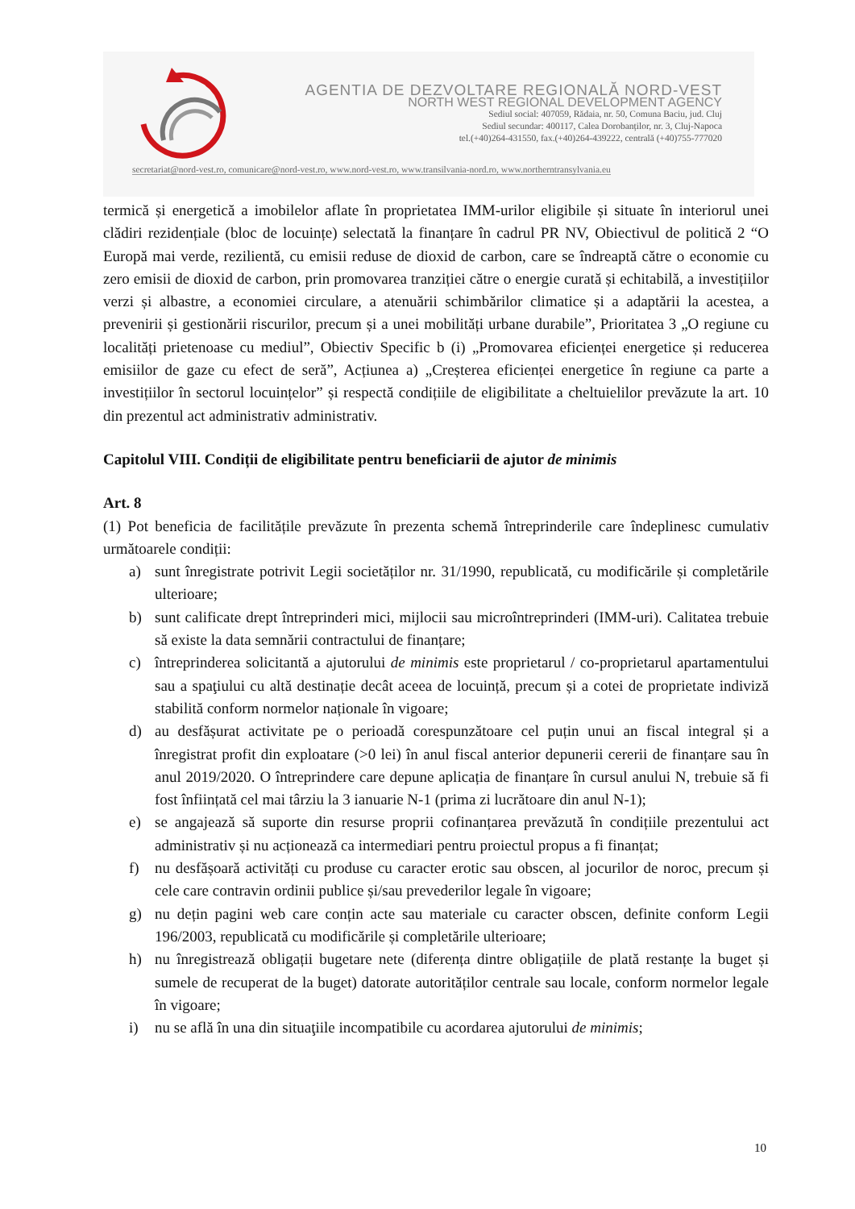AGENTIA DE DEZVOLTARE REGIONALĂ NORD-VEST
NORTH WEST REGIONAL DEVELOPMENT AGENCY
Sediul social: 407059, Rădaia, nr. 50, Comuna Baciu, jud. Cluj
Sediul secundar: 400117, Calea Dorobanților, nr. 3, Cluj-Napoca
tel.(+40)264-431550, fax.(+40)264-439222, centrală (+40)755-777020
secretariat@nord-vest.ro, comunicare@nord-vest.ro, www.nord-vest.ro, www.transilvania-nord.ro, www.northerntransylvania.eu
termică și energetică a imobilelor aflate în proprietatea IMM-urilor eligibile și situate în interiorul unei clădiri rezidențiale (bloc de locuințe) selectată la finanțare în cadrul PR NV, Obiectivul de politică 2 “O Europă mai verde, rezilientă, cu emisii reduse de dioxid de carbon, care se îndreaptă către o economie cu zero emisii de dioxid de carbon, prin promovarea tranziției către o energie curată și echitabilă, a investițiilor verzi și albastre, a economiei circulare, a atenuării schimbărilor climatice și a adaptării la acestea, a prevenirii și gestionării riscurilor, precum și a unei mobilități urbane durabile”, Prioritatea 3 „O regiune cu localități prietenoase cu mediul”, Obiectiv Specific b (i) „Promovarea eficienței energetice și reducerea emisiilor de gaze cu efect de seră”, Acțiunea a) „Creșterea eficienței energetice în regiune ca parte a investițiilor în sectorul locuințelor” și respectă condițiile de eligibilitate a cheltuielilor prevăzute la art. 10 din prezentul act administrativ administrativ.
Capitolul VIII. Condiții de eligibilitate pentru beneficiarii de ajutor de minimis
Art. 8
(1) Pot beneficia de facilitățile prevăzute în prezenta schemă întreprinderile care îndeplinesc cumulativ următoarele condiții:
a) sunt înregistrate potrivit Legii societăților nr. 31/1990, republicată, cu modificările și completările ulterioare;
b) sunt calificate drept întreprinderi mici, mijlocii sau microîntreprinderi (IMM-uri). Calitatea trebuie să existe la data semnării contractului de finanțare;
c) întreprinderea solicitantă a ajutorului de minimis este proprietarul / co-proprietarul apartamentului sau a spaţiului cu altă destinație decât aceea de locuință, precum și a cotei de proprietate indiviză stabilită conform normelor naționale în vigoare;
d) au desfășurat activitate pe o perioadă corespunzătoare cel puțin unui an fiscal integral și a înregistrat profit din exploatare (>0 lei) în anul fiscal anterior depunerii cererii de finanțare sau în anul 2019/2020. O întreprindere care depune aplicația de finanțare în cursul anului N, trebuie să fi fost înființată cel mai târziu la 3 ianuarie N-1 (prima zi lucrătoare din anul N-1);
e) se angajează să suporte din resurse proprii cofinanțarea prevăzută în condițiile prezentului act administrativ și nu acționează ca intermediari pentru proiectul propus a fi finanțat;
f) nu desfășoară activități cu produse cu caracter erotic sau obscen, al jocurilor de noroc, precum și cele care contravin ordinii publice și/sau prevederilor legale în vigoare;
g) nu dețin pagini web care conțin acte sau materiale cu caracter obscen, definite conform Legii 196/2003, republicată cu modificările și completările ulterioare;
h) nu înregistrează obligații bugetare nete (diferența dintre obligațiile de plată restanțe la buget și sumele de recuperat de la buget) datorate autorităților centrale sau locale, conform normelor legale în vigoare;
i) nu se află în una din situaţiile incompatibile cu acordarea ajutorului de minimis;
10